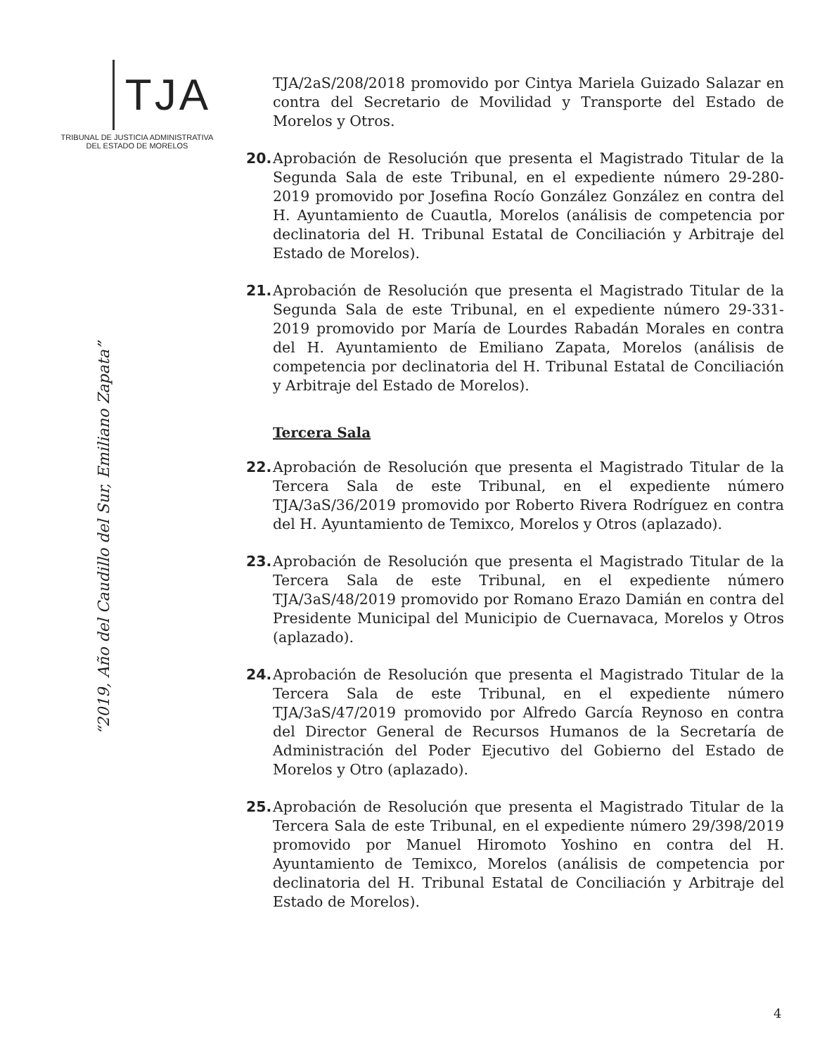TJA
TRIBUNAL DE JUSTICIA ADMINISTRATIVA
DEL ESTADO DE MORELOS
TJA/2aS/208/2018 promovido por Cintya Mariela Guizado Salazar en contra del Secretario de Movilidad y Transporte del Estado de Morelos y Otros.
20. Aprobación de Resolución que presenta el Magistrado Titular de la Segunda Sala de este Tribunal, en el expediente número 29-280-2019 promovido por Josefina Rocío González González en contra del H. Ayuntamiento de Cuautla, Morelos (análisis de competencia por declinatoria del H. Tribunal Estatal de Conciliación y Arbitraje del Estado de Morelos).
21. Aprobación de Resolución que presenta el Magistrado Titular de la Segunda Sala de este Tribunal, en el expediente número 29-331-2019 promovido por María de Lourdes Rabadán Morales en contra del H. Ayuntamiento de Emiliano Zapata, Morelos (análisis de competencia por declinatoria del H. Tribunal Estatal de Conciliación y Arbitraje del Estado de Morelos).
Tercera Sala
22. Aprobación de Resolución que presenta el Magistrado Titular de la Tercera Sala de este Tribunal, en el expediente número TJA/3aS/36/2019 promovido por Roberto Rivera Rodríguez en contra del H. Ayuntamiento de Temixco, Morelos y Otros (aplazado).
23. Aprobación de Resolución que presenta el Magistrado Titular de la Tercera Sala de este Tribunal, en el expediente número TJA/3aS/48/2019 promovido por Romano Erazo Damián en contra del Presidente Municipal del Municipio de Cuernavaca, Morelos y Otros (aplazado).
24. Aprobación de Resolución que presenta el Magistrado Titular de la Tercera Sala de este Tribunal, en el expediente número TJA/3aS/47/2019 promovido por Alfredo García Reynoso en contra del Director General de Recursos Humanos de la Secretaría de Administración del Poder Ejecutivo del Gobierno del Estado de Morelos y Otro (aplazado).
25. Aprobación de Resolución que presenta el Magistrado Titular de la Tercera Sala de este Tribunal, en el expediente número 29/398/2019 promovido por Manuel Hiromoto Yoshino en contra del H. Ayuntamiento de Temixco, Morelos (análisis de competencia por declinatoria del H. Tribunal Estatal de Conciliación y Arbitraje del Estado de Morelos).
“2019, Año del Caudillo del Sur, Emiliano Zapata”
4